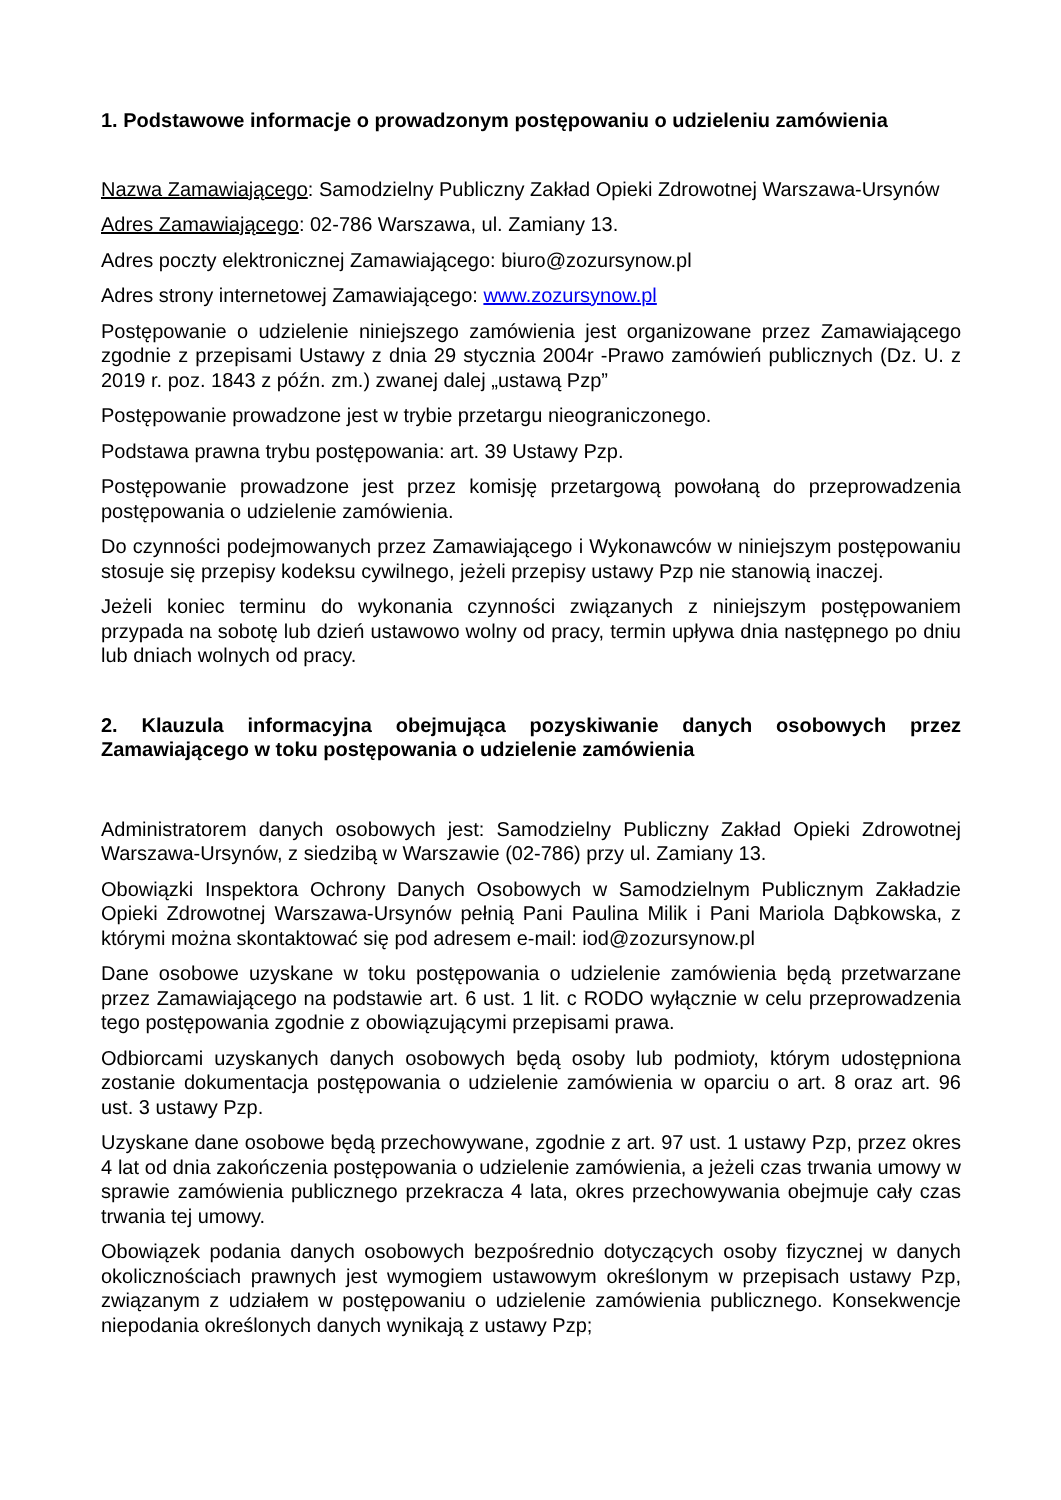1. Podstawowe informacje o prowadzonym postępowaniu o udzieleniu zamówienia
Nazwa Zamawiającego: Samodzielny Publiczny Zakład Opieki Zdrowotnej Warszawa-Ursynów
Adres Zamawiającego: 02-786 Warszawa, ul. Zamiany 13.
Adres poczty elektronicznej Zamawiającego: biuro@zozursynow.pl
Adres strony internetowej Zamawiającego: www.zozursynow.pl
Postępowanie o udzielenie niniejszego zamówienia jest organizowane przez Zamawiającego zgodnie z przepisami Ustawy z dnia 29 stycznia 2004r -Prawo zamówień publicznych (Dz. U. z 2019 r. poz. 1843 z późn. zm.) zwanej dalej „ustawą Pzp”
Postępowanie prowadzone jest w trybie przetargu nieograniczonego.
Podstawa prawna trybu postępowania: art. 39 Ustawy Pzp.
Postępowanie prowadzone jest przez komisję przetargową powołaną do przeprowadzenia postępowania o udzielenie zamówienia.
Do czynności podejmowanych przez Zamawiającego i Wykonawców w niniejszym postępowaniu stosuje się przepisy kodeksu cywilnego, jeżeli przepisy ustawy Pzp nie stanowią inaczej.
Jeżeli koniec terminu do wykonania czynności związanych z niniejszym postępowaniem przypada na sobotę lub dzień ustawowo wolny od pracy, termin upływa dnia następnego po dniu lub dniach wolnych od pracy.
2. Klauzula informacyjna obejmująca pozyskiwanie danych osobowych przez Zamawiającego w toku postępowania o udzielenie zamówienia
Administratorem danych osobowych jest: Samodzielny Publiczny Zakład Opieki Zdrowotnej Warszawa-Ursynów, z siedzibą w Warszawie (02-786) przy ul. Zamiany 13.
Obowiązki Inspektora Ochrony Danych Osobowych w Samodzielnym Publicznym Zakładzie Opieki Zdrowotnej Warszawa-Ursynów pełnią Pani Paulina Milik i Pani Mariola Dąbkowska, z którymi można skontaktować się pod adresem e-mail: iod@zozursynow.pl
Dane osobowe uzyskane w toku postępowania o udzielenie zamówienia będą przetwarzane przez Zamawiającego na podstawie art. 6 ust. 1 lit. c RODO wyłącznie w celu przeprowadzenia tego postępowania zgodnie z obowiązującymi przepisami prawa.
Odbiorcami uzyskanych danych osobowych będą osoby lub podmioty, którym udostępniona zostanie dokumentacja postępowania o udzielenie zamówienia w oparciu o art. 8 oraz art. 96 ust. 3 ustawy Pzp.
Uzyskane dane osobowe będą przechowywane, zgodnie z art. 97 ust. 1 ustawy Pzp, przez okres 4 lat od dnia zakończenia postępowania o udzielenie zamówienia, a jeżeli czas trwania umowy w sprawie zamówienia publicznego przekracza 4 lata, okres przechowywania obejmuje cały czas trwania tej umowy.
Obowiązek podania danych osobowych bezpośrednio dotyczących osoby fizycznej w danych okolicznościach prawnych jest wymogiem ustawowym określonym w przepisach ustawy Pzp, związanym z udziałem w postępowaniu o udzielenie zamówienia publicznego. Konsekwencje niepodania określonych danych wynikają z ustawy Pzp;